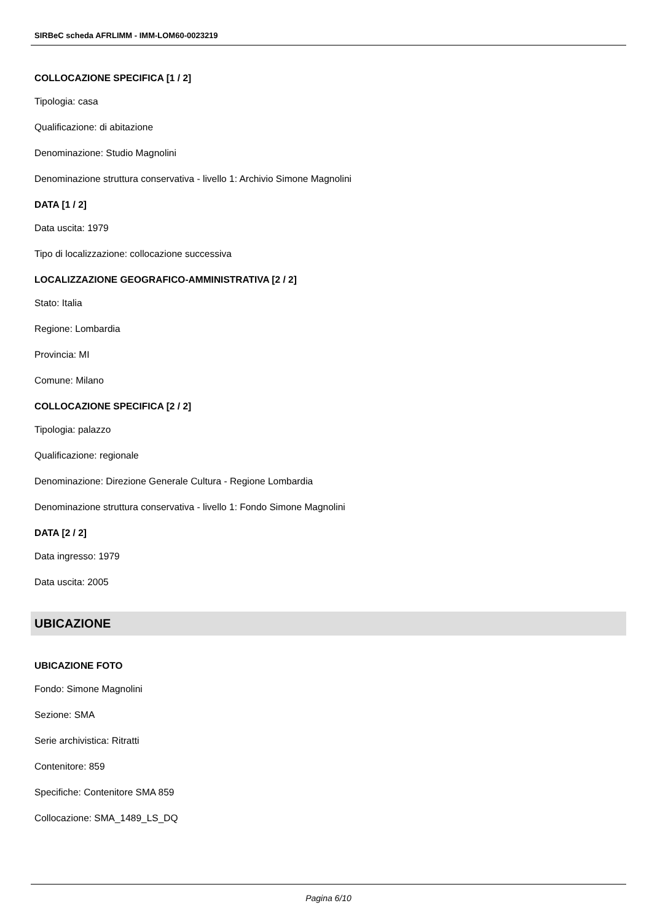SIRBeC scheda AFRLIMM - IMM-LOM60-0023219
COLLOCAZIONE SPECIFICA [1 / 2]
Tipologia: casa
Qualificazione: di abitazione
Denominazione: Studio Magnolini
Denominazione struttura conservativa - livello 1: Archivio Simone Magnolini
DATA [1 / 2]
Data uscita: 1979
Tipo di localizzazione: collocazione successiva
LOCALIZZAZIONE GEOGRAFICO-AMMINISTRATIVA [2 / 2]
Stato: Italia
Regione: Lombardia
Provincia: MI
Comune: Milano
COLLOCAZIONE SPECIFICA [2 / 2]
Tipologia: palazzo
Qualificazione: regionale
Denominazione: Direzione Generale Cultura - Regione Lombardia
Denominazione struttura conservativa - livello 1: Fondo Simone Magnolini
DATA [2 / 2]
Data ingresso: 1979
Data uscita: 2005
UBICAZIONE
UBICAZIONE FOTO
Fondo: Simone Magnolini
Sezione: SMA
Serie archivistica: Ritratti
Contenitore: 859
Specifiche: Contenitore SMA 859
Collocazione: SMA_1489_LS_DQ
Pagina 6/10